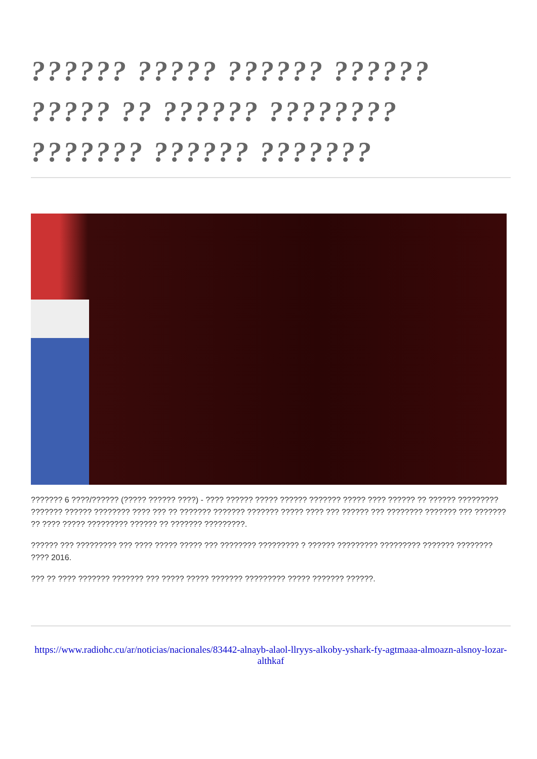?????? ????? ?????? ?????? ????? ?? ?????? ???????? ??????? ?????? ???????
??????? 6 ????/?????? (????? ?????? ????) - ???? ?????? ????? ?????? ??????? ????? ???? ?????? ?? ?????? ????????? ??????? ?????? ???????? ???? ??? ?? ??????? ??????? ??????? ????? ???? ??? ?????? ??? ???????? ??????? ??? ??????? ?? ???? ????? ????????? ?????? ?? ??????? ?????????.
?????? ??? ????????? ??? ???? ????? ????? ??? ???????? ????????? ? ?????? ????????? ????????? ??????? ???????? ???? 2016.
??? ?? ???? ??????? ??????? ??? ????? ????? ??????? ????????? ????? ??????? ??????.
https://www.radiohc.cu/ar/noticias/nacionales/83442-alnayb-alaol-llryys-alkoby-yshark-fy-agtmaaa-almoazn-alsnoy-lozar-althkaf